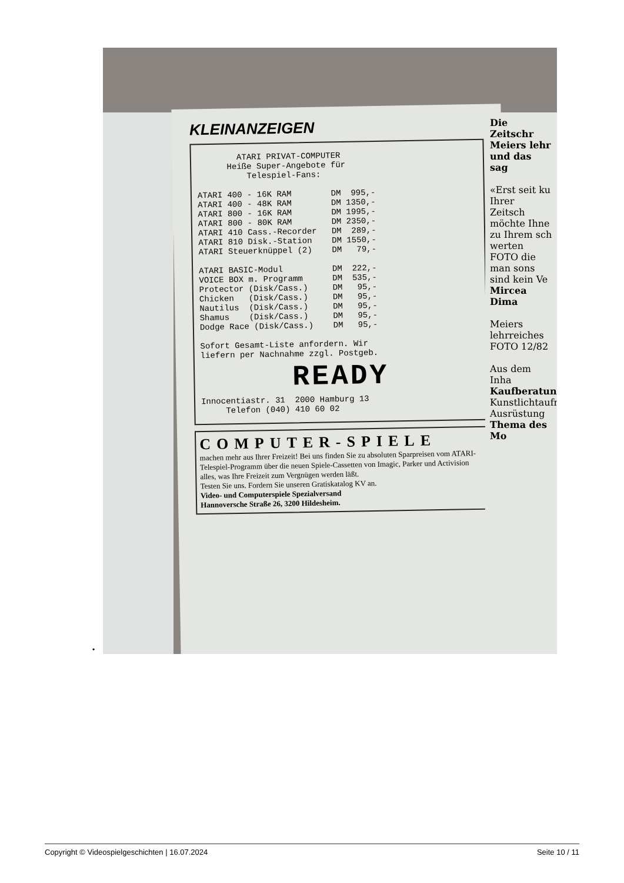•
KLEINANZEIGEN
        ATARI PRIVAT-COMPUTER
      Heiße Super-Angebote für
          Telespiel-Fans:

ATARI 400 - 16K RAM        DM  995,-
ATARI 400 - 48K RAM        DM 1350,-
ATARI 800 - 16K RAM        DM 1995,-
ATARI 800 - 80K RAM        DM 2350,-
ATARI 410 Cass.-Recorder   DM  289,-
ATARI 810 Disk.-Station    DM 1550,-
ATARI Steuerknüppel (2)    DM   79,-

ATARI BASIC-Modul          DM  222,-
VOICE BOX m. Programm      DM  535,-
Protector (Disk/Cass.)     DM   95,-
Chicken   (Disk/Cass.)     DM   95,-
Nautilus  (Disk/Cass.)     DM   95,-
Shamus    (Disk/Cass.)     DM   95,-
Dodge Race (Disk/Cass.)    DM   95,-

Sofort Gesamt-Liste anfordern. Wir
liefern per Nachnahme zzgl. Postgeb.
READY
Innocentiastr. 31  2000 Hamburg 13
     Telefon (040) 410 60 02
COMPUTER-SPIELE
machen mehr aus Ihrer Freizeit! Bei uns finden Sie zu absoluten Sparpreisen vom ATARI-Telespiel-Programm über die neuen Spiele-Cassetten von Imagic, Parker und Activision alles, was Ihre Freizeit zum Vergnügen werden läßt.
Testen Sie uns. Fordern Sie unseren Gratiskatalog KV an.
Video- und Computerspiele Spezialversand
Hannoversche Straße 26, 3200 Hildesheim.
Die Zeitschr Meiers lehr und das sag
«Erst seit ku Ihrer Zeitsch möchte Ihne zu Ihrem sch werten FOTO die man sons sind kein Ve Mircea Dima
Meiers lehrreiches FOTO 12/82
Aus dem Inha
Kaufberatung Kunstlichtaufn Ausrüstung
Thema des Mo
Copyright © Videospielgeschichten | 16.07.2024 Seite 10 / 11